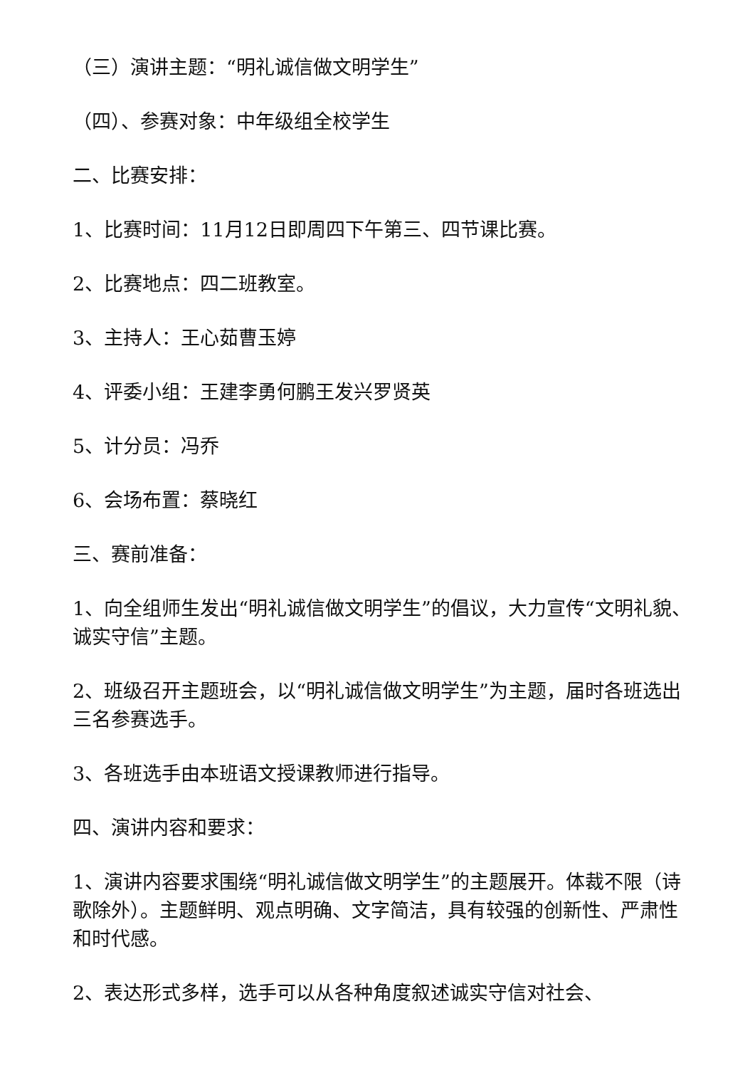（三）演讲主题：“明礼诚信做文明学生”
（四）、参赛对象：中年级组全校学生
二、比赛安排：
1、比赛时间：11月12日即周四下午第三、四节课比赛。
2、比赛地点：四二班教室。
3、主持人：王心茹曹玉婷
4、评委小组：王建李勇何鹏王发兴罗贤英
5、计分员：冯乔
6、会场布置：蔡晓红
三、赛前准备：
1、向全组师生发出“明礼诚信做文明学生”的倡议，大力宣传“文明礼貌、诚实守信”主题。
2、班级召开主题班会，以“明礼诚信做文明学生”为主题，届时各班选出三名参赛选手。
3、各班选手由本班语文授课教师进行指导。
四、演讲内容和要求：
1、演讲内容要求围绕“明礼诚信做文明学生”的主题展开。体裁不限（诗歌除外）。主题鲜明、观点明确、文字简洁，具有较强的创新性、严肃性和时代感。
2、表达形式多样，选手可以从各种角度叙述诚实守信对社会、